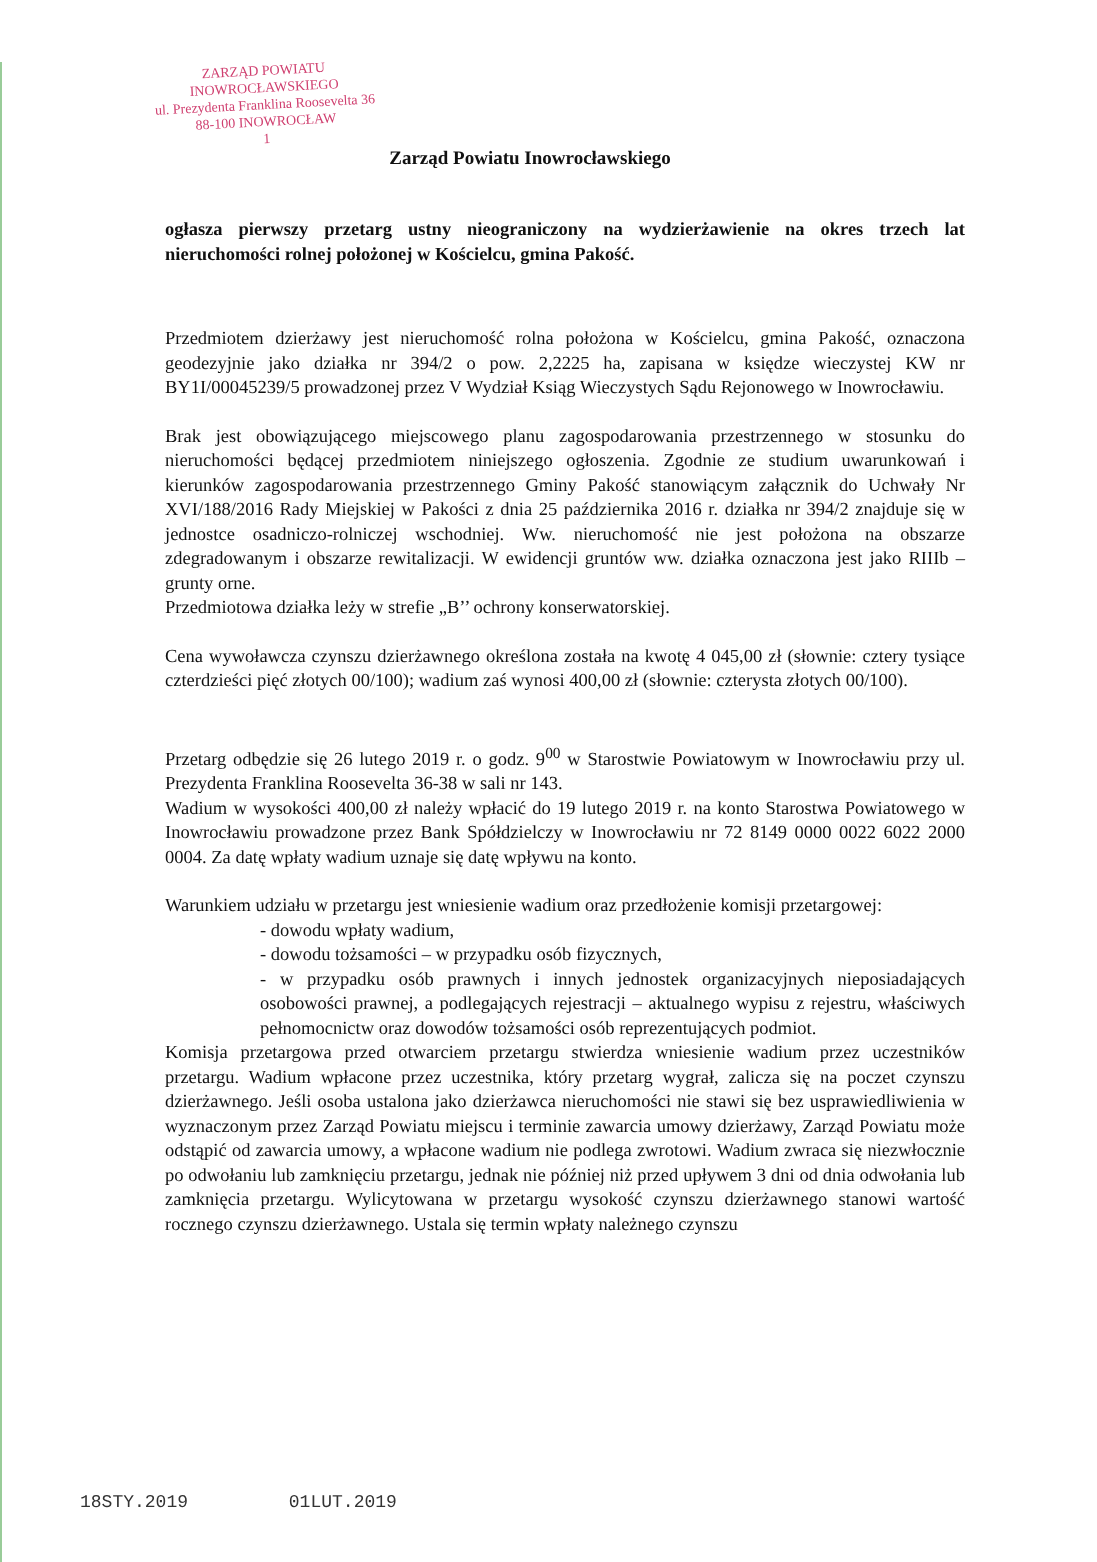ZARZĄD POWIATU
INOWROCŁAWSKIEGO
ul. Prezydenta Franklina Roosevelta 36
88-100 INOWROCŁAW
1
Zarząd Powiatu Inowrocławskiego
ogłasza pierwszy przetarg ustny nieograniczony na wydzierżawienie na okres trzech lat nieruchomości rolnej położonej w Kościelcu, gmina Pakość.
Przedmiotem dzierżawy jest nieruchomość rolna położona w Kościelcu, gmina Pakość, oznaczona geodezyjnie jako działka nr 394/2 o pow. 2,2225 ha, zapisana w księdze wieczystej KW nr BY1I/00045239/5 prowadzonej przez V Wydział Ksiąg Wieczystych Sądu Rejonowego w Inowrocławiu.
Brak jest obowiązującego miejscowego planu zagospodarowania przestrzennego w stosunku do nieruchomości będącej przedmiotem niniejszego ogłoszenia. Zgodnie ze studium uwarunkowań i kierunków zagospodarowania przestrzennego Gminy Pakość stanowiącym załącznik do Uchwały Nr XVI/188/2016 Rady Miejskiej w Pakości z dnia 25 października 2016 r. działka nr 394/2 znajduje się w jednostce osadniczo-rolniczej wschodniej. Ww. nieruchomość nie jest położona na obszarze zdegradowanym i obszarze rewitalizacji. W ewidencji gruntów ww. działka oznaczona jest jako RIIIb – grunty orne.
Przedmiotowa działka leży w strefie „B’’ ochrony konserwatorskiej.
Cena wywoławcza czynszu dzierżawnego określona została na kwotę 4 045,00 zł (słownie: cztery tysiące czterdzieści pięć złotych 00/100); wadium zaś wynosi 400,00 zł (słownie: czterysta złotych 00/100).
Przetarg odbędzie się 26 lutego 2019 r. o godz. 9<sup>00</sup> w Starostwie Powiatowym w Inowrocławiu przy ul. Prezydenta Franklina Roosevelta 36-38 w sali nr 143.
Wadium w wysokości 400,00 zł należy wpłacić do 19 lutego 2019 r. na konto Starostwa Powiatowego w Inowrocławiu prowadzone przez Bank Spółdzielczy w Inowrocławiu nr 72 8149 0000 0022 6022 2000 0004. Za datę wpłaty wadium uznaje się datę wpływu na konto.
Warunkiem udziału w przetargu jest wniesienie wadium oraz przedłożenie komisji przetargowej:
- dowodu wpłaty wadium,
- dowodu tożsamości – w przypadku osób fizycznych,
- w przypadku osób prawnych i innych jednostek organizacyjnych nieposiadających osobowości prawnej, a podlegających rejestracji – aktualnego wypisu z rejestru, właściwych pełnomocnictw oraz dowodów tożsamości osób reprezentujących podmiot.
Komisja przetargowa przed otwarciem przetargu stwierdza wniesienie wadium przez uczestników przetargu. Wadium wpłacone przez uczestnika, który przetarg wygrał, zalicza się na poczet czynszu dzierżawnego. Jeśli osoba ustalona jako dzierżawca nieruchomości nie stawi się bez usprawiedliwienia w wyznaczonym przez Zarząd Powiatu miejscu i terminie zawarcia umowy dzierżawy, Zarząd Powiatu może odstąpić od zawarcia umowy, a wpłacone wadium nie podlega zwrotowi. Wadium zwraca się niezwłocznie po odwołaniu lub zamknięciu przetargu, jednak nie później niż przed upływem 3 dni od dnia odwołania lub zamknięcia przetargu. Wylicytowana w przetargu wysokość czynszu dzierżawnego stanowi wartość rocznego czynszu dzierżawnego. Ustala się termin wpłaty należnego czynszu
18STY.2019 01LUT.2019